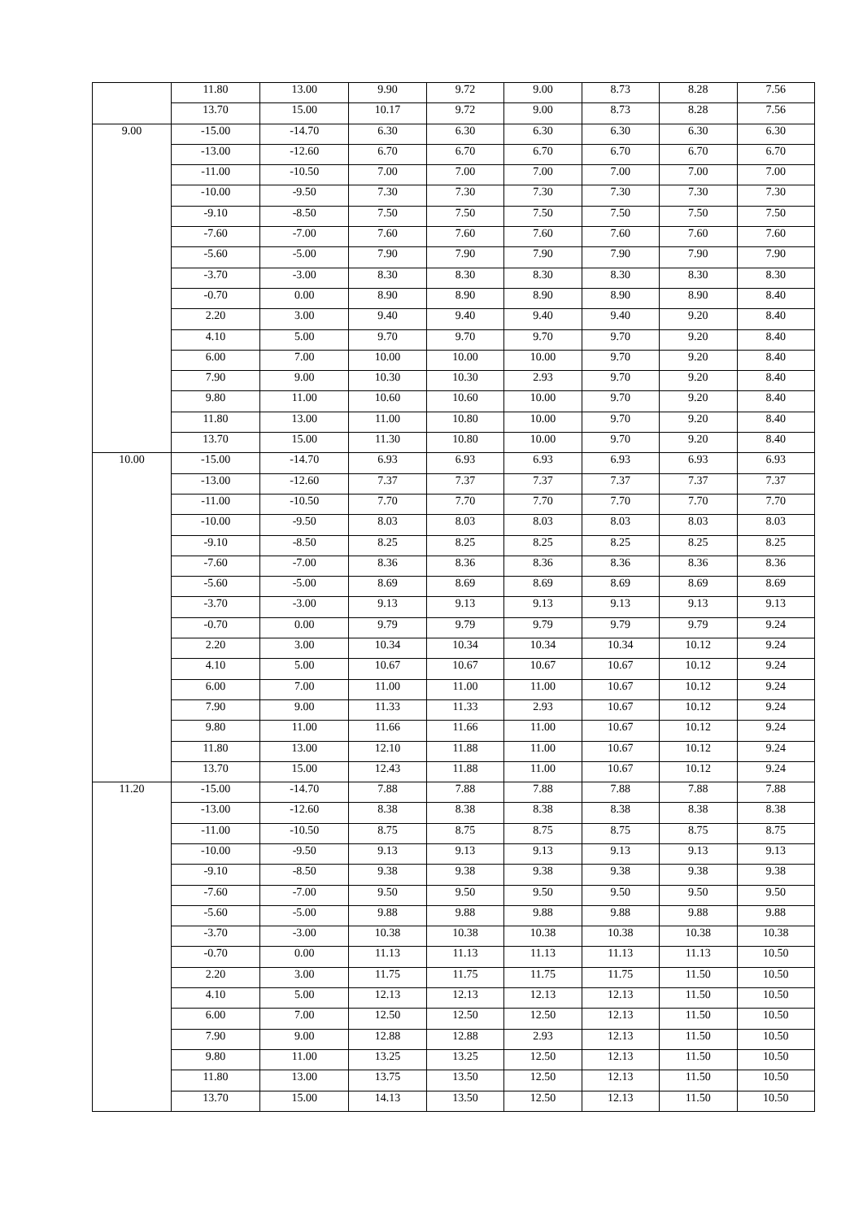| | 11.80 | 13.00 | 9.90 | 9.72 | 9.00 | 8.73 | 8.28 | 7.56 |
| | 13.70 | 15.00 | 10.17 | 9.72 | 9.00 | 8.73 | 8.28 | 7.56 |
| 9.00 | -15.00 | -14.70 | 6.30 | 6.30 | 6.30 | 6.30 | 6.30 | 6.30 |
| | -13.00 | -12.60 | 6.70 | 6.70 | 6.70 | 6.70 | 6.70 | 6.70 |
| | -11.00 | -10.50 | 7.00 | 7.00 | 7.00 | 7.00 | 7.00 | 7.00 |
| | -10.00 | -9.50 | 7.30 | 7.30 | 7.30 | 7.30 | 7.30 | 7.30 |
| | -9.10 | -8.50 | 7.50 | 7.50 | 7.50 | 7.50 | 7.50 | 7.50 |
| | -7.60 | -7.00 | 7.60 | 7.60 | 7.60 | 7.60 | 7.60 | 7.60 |
| | -5.60 | -5.00 | 7.90 | 7.90 | 7.90 | 7.90 | 7.90 | 7.90 |
| | -3.70 | -3.00 | 8.30 | 8.30 | 8.30 | 8.30 | 8.30 | 8.30 |
| | -0.70 | 0.00 | 8.90 | 8.90 | 8.90 | 8.90 | 8.90 | 8.40 |
| | 2.20 | 3.00 | 9.40 | 9.40 | 9.40 | 9.40 | 9.20 | 8.40 |
| | 4.10 | 5.00 | 9.70 | 9.70 | 9.70 | 9.70 | 9.20 | 8.40 |
| | 6.00 | 7.00 | 10.00 | 10.00 | 10.00 | 9.70 | 9.20 | 8.40 |
| | 7.90 | 9.00 | 10.30 | 10.30 | 2.93 | 9.70 | 9.20 | 8.40 |
| | 9.80 | 11.00 | 10.60 | 10.60 | 10.00 | 9.70 | 9.20 | 8.40 |
| | 11.80 | 13.00 | 11.00 | 10.80 | 10.00 | 9.70 | 9.20 | 8.40 |
| | 13.70 | 15.00 | 11.30 | 10.80 | 10.00 | 9.70 | 9.20 | 8.40 |
| 10.00 | -15.00 | -14.70 | 6.93 | 6.93 | 6.93 | 6.93 | 6.93 | 6.93 |
| | -13.00 | -12.60 | 7.37 | 7.37 | 7.37 | 7.37 | 7.37 | 7.37 |
| | -11.00 | -10.50 | 7.70 | 7.70 | 7.70 | 7.70 | 7.70 | 7.70 |
| | -10.00 | -9.50 | 8.03 | 8.03 | 8.03 | 8.03 | 8.03 | 8.03 |
| | -9.10 | -8.50 | 8.25 | 8.25 | 8.25 | 8.25 | 8.25 | 8.25 |
| | -7.60 | -7.00 | 8.36 | 8.36 | 8.36 | 8.36 | 8.36 | 8.36 |
| | -5.60 | -5.00 | 8.69 | 8.69 | 8.69 | 8.69 | 8.69 | 8.69 |
| | -3.70 | -3.00 | 9.13 | 9.13 | 9.13 | 9.13 | 9.13 | 9.13 |
| | -0.70 | 0.00 | 9.79 | 9.79 | 9.79 | 9.79 | 9.79 | 9.24 |
| | 2.20 | 3.00 | 10.34 | 10.34 | 10.34 | 10.34 | 10.12 | 9.24 |
| | 4.10 | 5.00 | 10.67 | 10.67 | 10.67 | 10.67 | 10.12 | 9.24 |
| | 6.00 | 7.00 | 11.00 | 11.00 | 11.00 | 10.67 | 10.12 | 9.24 |
| | 7.90 | 9.00 | 11.33 | 11.33 | 2.93 | 10.67 | 10.12 | 9.24 |
| | 9.80 | 11.00 | 11.66 | 11.66 | 11.00 | 10.67 | 10.12 | 9.24 |
| | 11.80 | 13.00 | 12.10 | 11.88 | 11.00 | 10.67 | 10.12 | 9.24 |
| | 13.70 | 15.00 | 12.43 | 11.88 | 11.00 | 10.67 | 10.12 | 9.24 |
| 11.20 | -15.00 | -14.70 | 7.88 | 7.88 | 7.88 | 7.88 | 7.88 | 7.88 |
| | -13.00 | -12.60 | 8.38 | 8.38 | 8.38 | 8.38 | 8.38 | 8.38 |
| | -11.00 | -10.50 | 8.75 | 8.75 | 8.75 | 8.75 | 8.75 | 8.75 |
| | -10.00 | -9.50 | 9.13 | 9.13 | 9.13 | 9.13 | 9.13 | 9.13 |
| | -9.10 | -8.50 | 9.38 | 9.38 | 9.38 | 9.38 | 9.38 | 9.38 |
| | -7.60 | -7.00 | 9.50 | 9.50 | 9.50 | 9.50 | 9.50 | 9.50 |
| | -5.60 | -5.00 | 9.88 | 9.88 | 9.88 | 9.88 | 9.88 | 9.88 |
| | -3.70 | -3.00 | 10.38 | 10.38 | 10.38 | 10.38 | 10.38 | 10.38 |
| | -0.70 | 0.00 | 11.13 | 11.13 | 11.13 | 11.13 | 11.13 | 10.50 |
| | 2.20 | 3.00 | 11.75 | 11.75 | 11.75 | 11.75 | 11.50 | 10.50 |
| | 4.10 | 5.00 | 12.13 | 12.13 | 12.13 | 12.13 | 11.50 | 10.50 |
| | 6.00 | 7.00 | 12.50 | 12.50 | 12.50 | 12.13 | 11.50 | 10.50 |
| | 7.90 | 9.00 | 12.88 | 12.88 | 2.93 | 12.13 | 11.50 | 10.50 |
| | 9.80 | 11.00 | 13.25 | 13.25 | 12.50 | 12.13 | 11.50 | 10.50 |
| | 11.80 | 13.00 | 13.75 | 13.50 | 12.50 | 12.13 | 11.50 | 10.50 |
| | 13.70 | 15.00 | 14.13 | 13.50 | 12.50 | 12.13 | 11.50 | 10.50 |